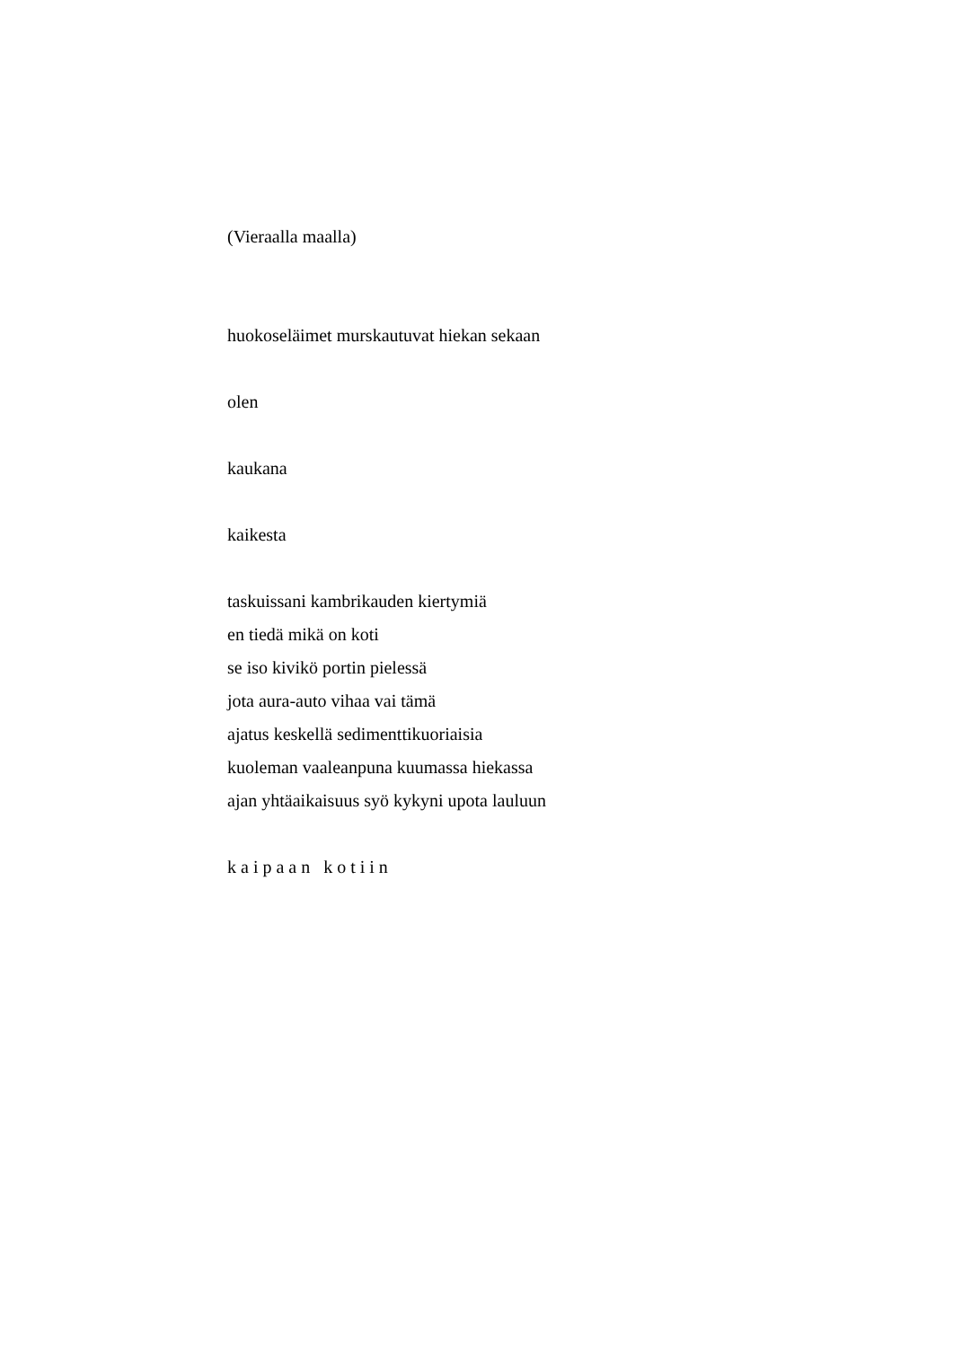(Vieraalla maalla)
huokoseläimet murskautuvat hiekan sekaan
olen
kaukana
kaikesta
taskuissani kambrikauden kiertymiä
en tiedä mikä on koti
se iso kivikö portin pielessä
jota aura-auto vihaa vai tämä
ajatus keskellä sedimenttikuoriaisia
kuoleman vaaleanpuna kuumassa hiekassa
ajan yhtäaikaisuus syö kykyni upota lauluun
kaipaan kotiin